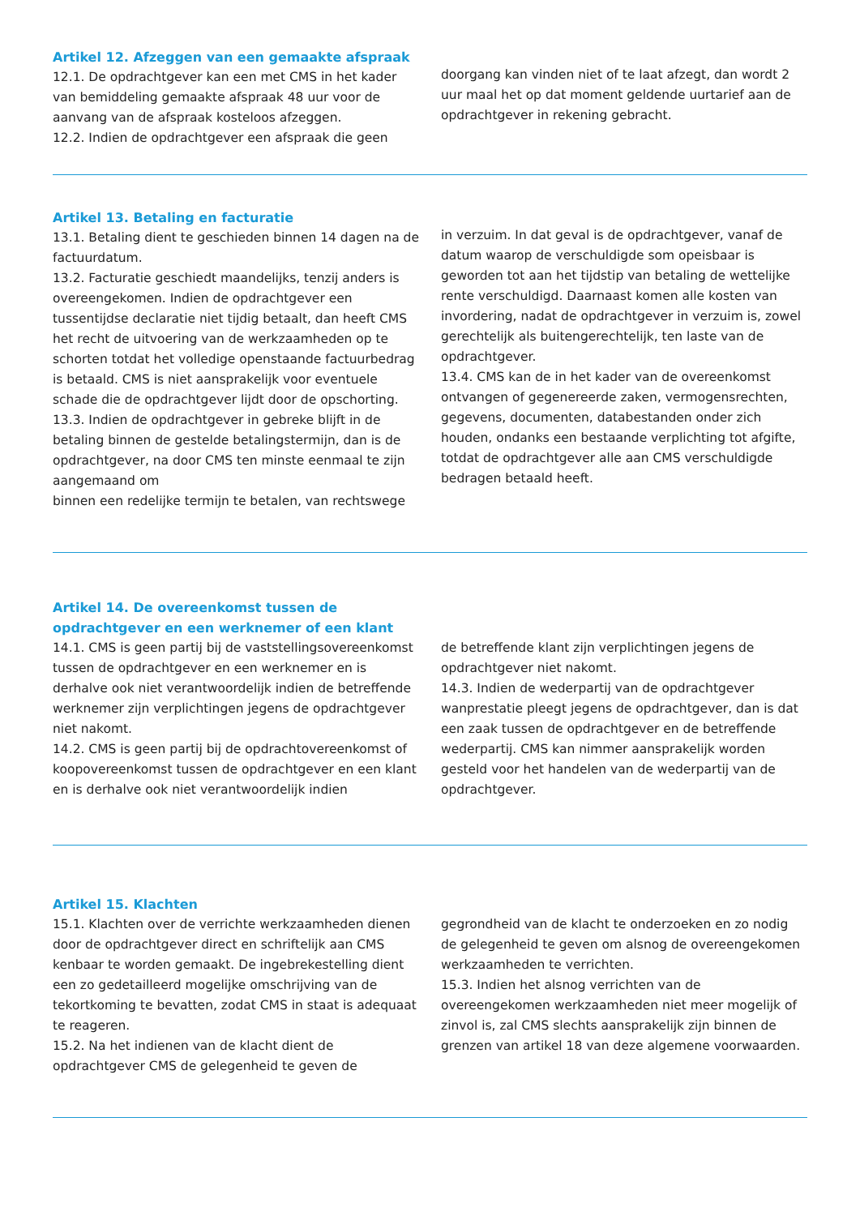Artikel 12. Afzeggen van een gemaakte afspraak
12.1. De opdrachtgever kan een met CMS in het kader van bemiddeling gemaakte afspraak 48 uur voor de aanvang van de afspraak kosteloos afzeggen.
12.2. Indien de opdrachtgever een afspraak die geen
doorgang kan vinden niet of te laat afzegt, dan wordt 2 uur maal het op dat moment geldende uurtarief aan de opdrachtgever in rekening gebracht.
Artikel 13. Betaling en facturatie
13.1. Betaling dient te geschieden binnen 14 dagen na de factuurdatum.
13.2. Facturatie geschiedt maandelijks, tenzij anders is overeengekomen. Indien de opdrachtgever een tussentijdse declaratie niet tijdig betaalt, dan heeft CMS het recht de uitvoering van de werkzaamheden op te schorten totdat het volledige openstaande factuurbedrag is betaald. CMS is niet aansprakelijk voor eventuele schade die de opdrachtgever lijdt door de opschorting.
13.3. Indien de opdrachtgever in gebreke blijft in de betaling binnen de gestelde betalingstermijn, dan is de opdrachtgever, na door CMS ten minste eenmaal te zijn aangemaand om
binnen een redelijke termijn te betalen, van rechtswege
in verzuim. In dat geval is de opdrachtgever, vanaf de datum waarop de verschuldigde som opeisbaar is geworden tot aan het tijdstip van betaling de wettelijke rente verschuldigd. Daarnaast komen alle kosten van invordering, nadat de opdrachtgever in verzuim is, zowel gerechtelijk als buitengerechtelijk, ten laste van de opdrachtgever.
13.4. CMS kan de in het kader van de overeenkomst ontvangen of gegenereerde zaken, vermogensrechten, gegevens, documenten, databestanden onder zich houden, ondanks een bestaande verplichting tot afgifte, totdat de opdrachtgever alle aan CMS verschuldigde bedragen betaald heeft.
Artikel 14. De overeenkomst tussen de opdrachtgever en een werknemer of een klant
14.1. CMS is geen partij bij de vaststellingsovereenkomst tussen de opdrachtgever en een werknemer en is derhalve ook niet verantwoordelijk indien de betreffende werknemer zijn verplichtingen jegens de opdrachtgever niet nakomt.
14.2. CMS is geen partij bij de opdrachtovereenkomst of koopovereenkomst tussen de opdrachtgever en een klant en is derhalve ook niet verantwoordelijk indien
de betreffende klant zijn verplichtingen jegens de opdrachtgever niet nakomt.
14.3. Indien de wederpartij van de opdrachtgever wanprestatie pleegt jegens de opdrachtgever, dan is dat een zaak tussen de opdrachtgever en de betreffende wederpartij. CMS kan nimmer aansprakelijk worden gesteld voor het handelen van de wederpartij van de opdrachtgever.
Artikel 15. Klachten
15.1. Klachten over de verrichte werkzaamheden dienen door de opdrachtgever direct en schriftelijk aan CMS kenbaar te worden gemaakt. De ingebrekestelling dient een zo gedetailleerd mogelijke omschrijving van de tekortkoming te bevatten, zodat CMS in staat is adequaat te reageren.
15.2. Na het indienen van de klacht dient de opdrachtgever CMS de gelegenheid te geven de
gegrondheid van de klacht te onderzoeken en zo nodig de gelegenheid te geven om alsnog de overeengekomen werkzaamheden te verrichten.
15.3. Indien het alsnog verrichten van de overeengekomen werkzaamheden niet meer mogelijk of zinvol is, zal CMS slechts aansprakelijk zijn binnen de grenzen van artikel 18 van deze algemene voorwaarden.